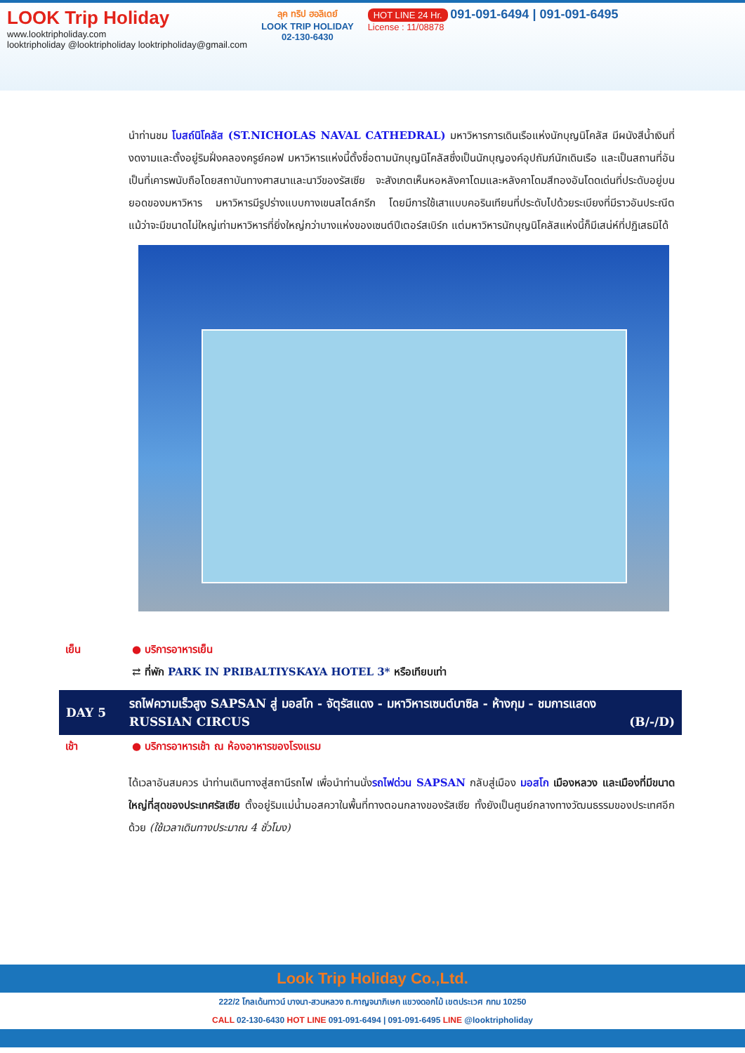LOOK Trip Holiday
www.looktripholiday.com
looktripholiday @looktripholiday looktripholiday@gmail.com
ลุค ทริป ฮอลิเดย์
LOOK TRIP HOLIDAY
02-130-6430
HOT LINE 24 Hr. 091-091-6494 | 091-091-6495
License : 11/08878
นำท่านชม โบสถ์นิโคลัส (ST.NICHOLAS NAVAL CATHEDRAL) มหาวิหารการเดินเรือแห่งนักบุญนิโคลัส มีผนังสีน้ำเงินที่งดงามและตั้งอยู่ริมฝั่งคลองครูย์คอฟ มหาวิหารแห่งนี้ตั้งชื่อตามนักบุญนิโคลัสซึ่งเป็นนักบุญองค์อุปถัมภ์นักเดินเรือ และเป็นสถานที่อันเป็นที่เคารพนับถือโดยสถาบันทางศาสนาและนาวีของรัสเซีย จะสังเกตเห็นหอหลังคาโดมและหลังคาโดมสีทองอันโดดเด่นที่ประดับอยู่บนยอดของมหาวิหาร มหาวิหารมีรูปร่างแบบกางเขนสไตล์กรีก โดยมีการใช้เสาแบบคอรินเทียนที่ประดับไปด้วยระเบียงที่มีราวอันประณีต แม้ว่าจะมีขนาดไม่ใหญ่เท่ามหาวิหารที่ยิ่งใหญ่กว่าบางแห่งของเซนต์ปีเตอร์สเบิร์ก แต่มหาวิหารนักบุญนิโคลัสแห่งนี้ก็มีเสน่ห์ที่ปฏิเสธมิได้
เย็น ● บริการอาหารเย็น
⇄ ที่พัก PARK IN PRIBALTIYSKAYA HOTEL 3* หรือเทียบเท่า
| DAY 5 | รถไฟความเร็วสูง SAPSAN สู่ มอสโก - จัตุรัสแดง - มหาวิหารเซนต์บาซิล - ห้างกุม - ชมการแสดง RUSSIAN CIRCUS (B/-/D) |
เช้า ● บริการอาหารเช้า ณ ห้องอาหารของโรงแรม
ได้เวลาอันสมควร นำท่านเดินทางสู่สถานีรถไฟ เพื่อนำท่านนั่งรถไฟด่วน SAPSAN กลับสู่เมือง มอสโก เมืองหลวง และเมืองที่มีขนาดใหญ่ที่สุดของประเทศรัสเซีย ตั้งอยู่ริมแม่น้ำมอสควาในพื้นที่ทางตอนกลางของรัสเซีย ทั้งยังเป็นศูนย์กลางทางวัฒนธรรมของประเทศอีกด้วย (ใช้เวลาเดินทางประมาณ 4 ชั่วโมง)
Look Trip Holiday Co.,Ltd.
222/2 โกลเด้นทาวน์ บางนา-สวนหลวง ถ.กาญจนาภิเษก แขวงดอกไม้ เขตประเวศ กทม 10250
CALL 02-130-6430 HOT LINE 091-091-6494 | 091-091-6495 LINE @looktripholiday